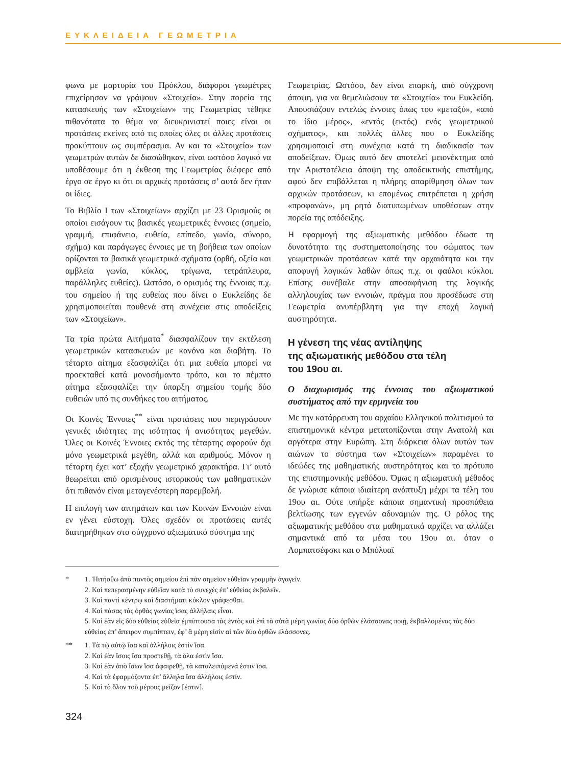ΕΥΚΛΕΙΔΕΙΑ ΓΕΩΜΕΤΡΙΑ
φωνα με μαρτυρία του Πρόκλου, διάφοροι γεωμέτρες επιχείρησαν να γράψουν «Στοιχεία». Στην πορεία της κατασκευής των «Στοιχείων» της Γεωμετρίας τέθηκε πιθανότατα το θέμα να διευκρινιστεί ποιες είναι οι προτάσεις εκείνες από τις οποίες όλες οι άλλες προτάσεις προκύπτουν ως συμπέρασμα. Αν και τα «Στοιχεία» των γεωμετρών αυτών δε διασώθηκαν, είναι ωστόσο λογικό να υποθέσουμε ότι η έκθεση της Γεωμετρίας διέφερε από έργο σε έργο κι ότι οι αρχικές προτάσεις σ’ αυτά δεν ήταν οι ίδιες.
Το Βιβλίο Ι των «Στοιχείων» αρχίζει με 23 Ορισμούς οι οποίοι εισάγουν τις βασικές γεωμετρικές έννοιες (σημείο, γραμμή, επιφάνεια, ευθεία, επίπεδο, γωνία, σύνορο, σχήμα) και παράγωγες έννοιες με τη βοήθεια των οποίων ορίζονται τα βασικά γεωμετρικά σχήματα (ορθή, οξεία και αμβλεία γωνία, κύκλος, τρίγωνα, τετράπλευρα, παράλληλες ευθείες). Ωστόσο, ο ορισμός της έννοιας π.χ. του σημείου ή της ευθείας που δίνει ο Ευκλείδης δε χρησιμοποιείται πουθενά στη συνέχεια στις αποδείξεις των «Στοιχείων».
Τα τρία πρώτα Αιτήματα<sup>*</sup> διασφαλίζουν την εκτέλεση γεωμετρικών κατασκευών με κανόνα και διαβήτη. Το τέταρτο αίτημα εξασφαλίζει ότι μια ευθεία μπορεί να προεκταθεί κατά μονοσήμαντο τρόπο, και το πέμπτο αίτημα εξασφαλίζει την ύπαρξη σημείου τομής δύο ευθειών υπό τις συνθήκες του αιτήματος.
Οι Κοινές Έννοιες<sup>**</sup> είναι προτάσεις που περιγράφουν γενικές ιδιότητες της ισότητας ή ανισότητας μεγεθών. Όλες οι Κοινές Έννοιες εκτός της τέταρτης αφορούν όχι μόνο γεωμετρικά μεγέθη, αλλά και αριθμούς. Μόνον η τέταρτη έχει κατ’ εξοχήν γεωμετρικό χαρακτήρα. Γι’ αυτό θεωρείται από ορισμένους ιστορικούς των μαθηματικών ότι πιθανόν είναι μεταγενέστερη παρεμβολή.
Η επιλογή των αιτημάτων και των Κοινών Εννοιών είναι εν γένει εύστοχη. Όλες σχεδόν οι προτάσεις αυτές διατηρήθηκαν στο σύγχρονο αξιωματικό σύστημα της
Γεωμετρίας. Ωστόσο, δεν είναι επαρκή, από σύγχρονη άποψη, για να θεμελιώσουν τα «Στοιχεία» του Ευκλείδη. Απουσιάζουν εντελώς έννοιες όπως του «μεταξύ», «από το ίδιο μέρος», «εντός (εκτός) ενός γεωμετρικού σχήματος», και πολλές άλλες που ο Ευκλείδης χρησιμοποιεί στη συνέχεια κατά τη διαδικασία των αποδείξεων. Όμως αυτό δεν αποτελεί μειονέκτημα από την Αριστοτέλεια άποψη της αποδεικτικής επιστήμης, αφού δεν επιβάλλεται η πλήρης απαρίθμηση όλων των αρχικών προτάσεων, κι επομένως επιτρέπεται η χρήση «προφανών», μη ρητά διατυπωμένων υποθέσεων στην πορεία της απόδειξης.
Η εφαρμογή της αξιωματικής μεθόδου έδωσε τη δυνατότητα της συστηματοποίησης του σώματος των γεωμετρικών προτάσεων κατά την αρχαιότητα και την αποφυγή λογικών λαθών όπως π.χ. οι φαύλοι κύκλοι. Επίσης συνέβαλε στην αποσαφήνιση της λογικής αλληλουχίας των εννοιών, πράγμα που προσέδωσε στη Γεωμετρία ανυπέρβλητη για την εποχή λογική αυστηρότητα.
Η γένεση της νέας αντίληψης
της αξιωματικής μεθόδου στα τέλη
του 19ου αι.
Ο διαχωρισμός της έννοιας του αξιωματικού συστήματος από την ερμηνεία του
Με την κατάρρευση του αρχαίου Ελληνικού πολιτισμού τα επιστημονικά κέντρα μετατοπίζονται στην Ανατολή και αργότερα στην Ευρώπη. Στη διάρκεια όλων αυτών των αιώνων το σύστημα των «Στοιχείων» παραμένει το ιδεώδες της μαθηματικής αυστηρότητας και το πρότυπο της επιστημονικής μεθόδου. Όμως η αξιωματική μέθοδος δε γνώρισε κάποια ιδιαίτερη ανάπτυξη μέχρι τα τέλη του 19ου αι. Ούτε υπήρξε κάποια σημαντική προσπάθεια βελτίωσης των εγγενών αδυναμιών της. Ο ρόλος της αξιωματικής μεθόδου στα μαθηματικά αρχίζει να αλλάζει σημαντικά από τα μέσα του 19ου αι. όταν ο Λομπατσέφσκι και ο Μπόλυαϊ
* 1. Ἠιτήσθω ἀπὸ παντὸς σημείου ἐπὶ πᾶν σημεῖον εὐθεῖαν γραμμὴν ἀγαγεῖν.
2. Καὶ πεπερασμένην εὐθεῖαν κατὰ τὸ συνεχὲς ἐπ’ εὐθείας ἐκβαλεῖν.
3. Καὶ παντὶ κέντρῳ καὶ διαστήματι κύκλον γράφεσθαι.
4. Καὶ πάσας τὰς ὀρθὰς γωνίας ἴσας ἀλλήλαις εἶναι.
5. Καὶ ἐὰν εἰς δύο εὐθείας εὐθεῖα ἐμπίπτουσα τὰς ἐντὸς καὶ ἐπὶ τὰ αὐτὰ μέρη γωνίας δύο ὀρθῶν ἐλάσσονας ποιῇ, ἐκβαλλομένας τὰς δύο εὐθείας ἐπ’ ἄπειρον συμπίπτειν, ἐφ’ ἃ μέρη εἰσὶν αἱ τῶν δύο ὀρθῶν ἐλάσσονες.
** 1. Τὰ τῷ αὐτῷ ἴσα καὶ ἀλλήλοις ἐστὶν ἴσα.
2. Καὶ ἐὰν ἴσοις ἴσα προστεθῇ, τὰ ὅλα ἐστὶν ἴσα.
3. Καὶ ἐὰν ἀπὸ ἴσων ἴσα ἀφαιρεθῇ, τὰ καταλειπόμενά ἐστιν ἴσα.
4. Καὶ τὰ ἐφαρμόζοντα ἐπ’ ἄλληλα ἴσα ἀλλήλοις ἐστίν.
5. Καὶ τὸ ὅλον τοῦ μέρους μεῖζον [ἐστιν].
324